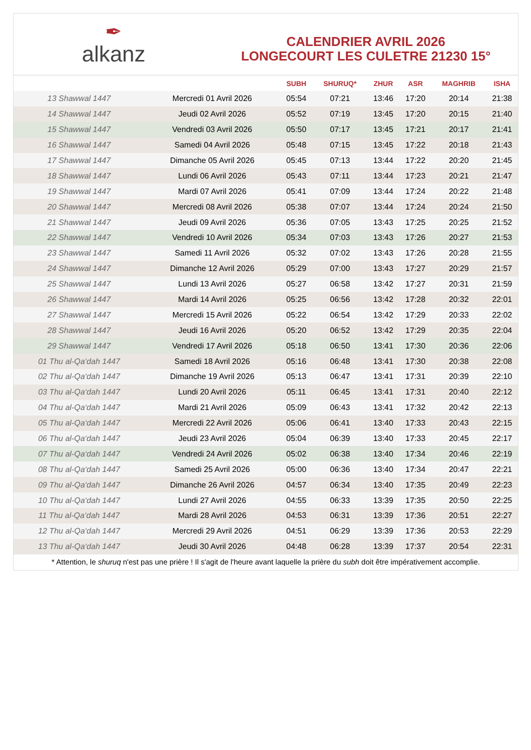✒
alkanz
CALENDRIER AVRIL 2026
LONGECOURT LES CULETRE 21230 15°
| | | SUBH | SHURUQ* | ZHUR | ASR | MAGHRIB | ISHA |
| --- | --- | --- | --- | --- | --- | --- | --- |
| 13 Shawwal 1447 | Mercredi 01 Avril 2026 | 05:54 | 07:21 | 13:46 | 17:20 | 20:14 | 21:38 |
| 14 Shawwal 1447 | Jeudi 02 Avril 2026 | 05:52 | 07:19 | 13:45 | 17:20 | 20:15 | 21:40 |
| 15 Shawwal 1447 | Vendredi 03 Avril 2026 | 05:50 | 07:17 | 13:45 | 17:21 | 20:17 | 21:41 |
| 16 Shawwal 1447 | Samedi 04 Avril 2026 | 05:48 | 07:15 | 13:45 | 17:22 | 20:18 | 21:43 |
| 17 Shawwal 1447 | Dimanche 05 Avril 2026 | 05:45 | 07:13 | 13:44 | 17:22 | 20:20 | 21:45 |
| 18 Shawwal 1447 | Lundi 06 Avril 2026 | 05:43 | 07:11 | 13:44 | 17:23 | 20:21 | 21:47 |
| 19 Shawwal 1447 | Mardi 07 Avril 2026 | 05:41 | 07:09 | 13:44 | 17:24 | 20:22 | 21:48 |
| 20 Shawwal 1447 | Mercredi 08 Avril 2026 | 05:38 | 07:07 | 13:44 | 17:24 | 20:24 | 21:50 |
| 21 Shawwal 1447 | Jeudi 09 Avril 2026 | 05:36 | 07:05 | 13:43 | 17:25 | 20:25 | 21:52 |
| 22 Shawwal 1447 | Vendredi 10 Avril 2026 | 05:34 | 07:03 | 13:43 | 17:26 | 20:27 | 21:53 |
| 23 Shawwal 1447 | Samedi 11 Avril 2026 | 05:32 | 07:02 | 13:43 | 17:26 | 20:28 | 21:55 |
| 24 Shawwal 1447 | Dimanche 12 Avril 2026 | 05:29 | 07:00 | 13:43 | 17:27 | 20:29 | 21:57 |
| 25 Shawwal 1447 | Lundi 13 Avril 2026 | 05:27 | 06:58 | 13:42 | 17:27 | 20:31 | 21:59 |
| 26 Shawwal 1447 | Mardi 14 Avril 2026 | 05:25 | 06:56 | 13:42 | 17:28 | 20:32 | 22:01 |
| 27 Shawwal 1447 | Mercredi 15 Avril 2026 | 05:22 | 06:54 | 13:42 | 17:29 | 20:33 | 22:02 |
| 28 Shawwal 1447 | Jeudi 16 Avril 2026 | 05:20 | 06:52 | 13:42 | 17:29 | 20:35 | 22:04 |
| 29 Shawwal 1447 | Vendredi 17 Avril 2026 | 05:18 | 06:50 | 13:41 | 17:30 | 20:36 | 22:06 |
| 01 Thu al-Qa‘dah 1447 | Samedi 18 Avril 2026 | 05:16 | 06:48 | 13:41 | 17:30 | 20:38 | 22:08 |
| 02 Thu al-Qa‘dah 1447 | Dimanche 19 Avril 2026 | 05:13 | 06:47 | 13:41 | 17:31 | 20:39 | 22:10 |
| 03 Thu al-Qa‘dah 1447 | Lundi 20 Avril 2026 | 05:11 | 06:45 | 13:41 | 17:31 | 20:40 | 22:12 |
| 04 Thu al-Qa‘dah 1447 | Mardi 21 Avril 2026 | 05:09 | 06:43 | 13:41 | 17:32 | 20:42 | 22:13 |
| 05 Thu al-Qa‘dah 1447 | Mercredi 22 Avril 2026 | 05:06 | 06:41 | 13:40 | 17:33 | 20:43 | 22:15 |
| 06 Thu al-Qa‘dah 1447 | Jeudi 23 Avril 2026 | 05:04 | 06:39 | 13:40 | 17:33 | 20:45 | 22:17 |
| 07 Thu al-Qa‘dah 1447 | Vendredi 24 Avril 2026 | 05:02 | 06:38 | 13:40 | 17:34 | 20:46 | 22:19 |
| 08 Thu al-Qa‘dah 1447 | Samedi 25 Avril 2026 | 05:00 | 06:36 | 13:40 | 17:34 | 20:47 | 22:21 |
| 09 Thu al-Qa‘dah 1447 | Dimanche 26 Avril 2026 | 04:57 | 06:34 | 13:40 | 17:35 | 20:49 | 22:23 |
| 10 Thu al-Qa‘dah 1447 | Lundi 27 Avril 2026 | 04:55 | 06:33 | 13:39 | 17:35 | 20:50 | 22:25 |
| 11 Thu al-Qa‘dah 1447 | Mardi 28 Avril 2026 | 04:53 | 06:31 | 13:39 | 17:36 | 20:51 | 22:27 |
| 12 Thu al-Qa‘dah 1447 | Mercredi 29 Avril 2026 | 04:51 | 06:29 | 13:39 | 17:36 | 20:53 | 22:29 |
| 13 Thu al-Qa‘dah 1447 | Jeudi 30 Avril 2026 | 04:48 | 06:28 | 13:39 | 17:37 | 20:54 | 22:31 |
* Attention, le shuruq n'est pas une prière ! Il s'agit de l'heure avant laquelle la prière du subh doit être impérativement accomplie.